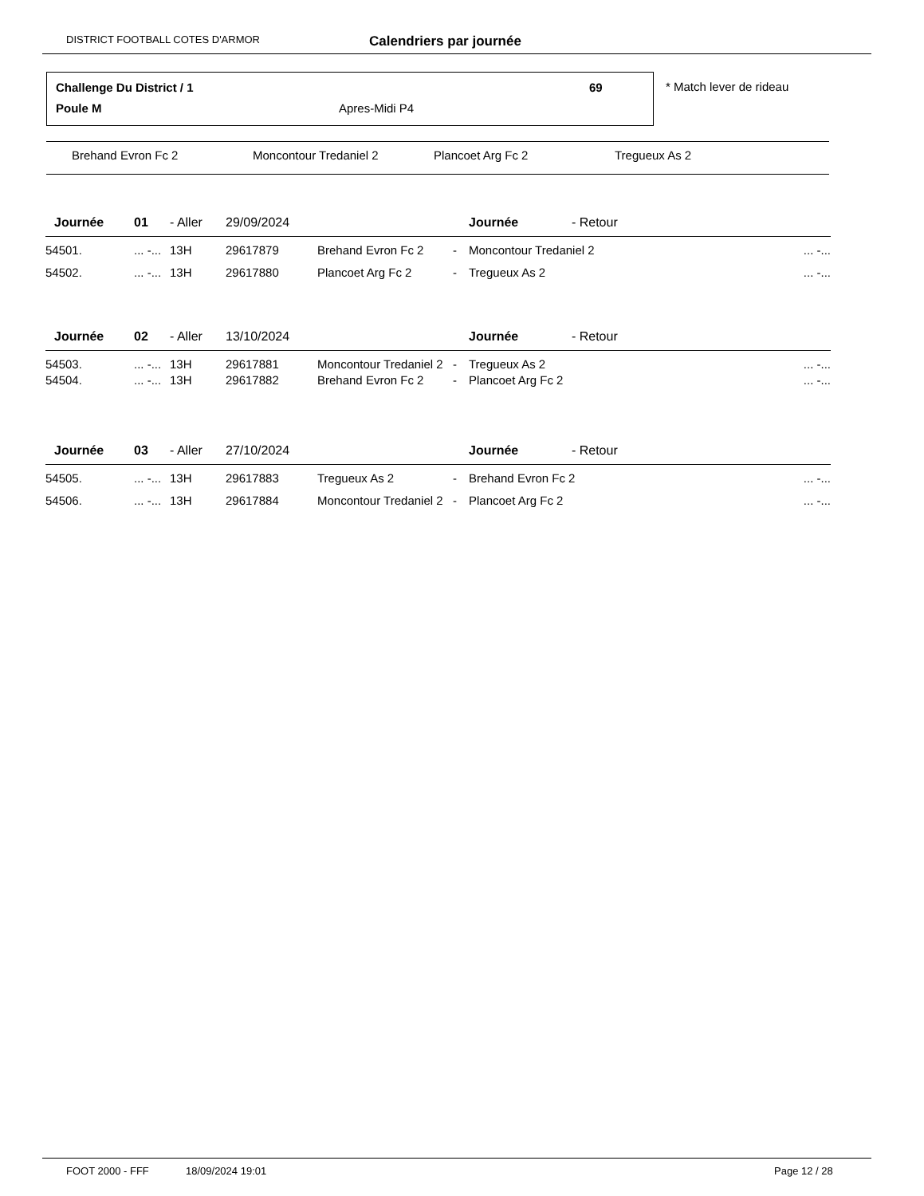DISTRICT FOOTBALL COTES D'ARMOR Calendriers par journée
Challenge Du District / 1 69
Poule M Apres-Midi P4
* Match lever de rideau
Brehand Evron Fc 2 Moncontour Tredaniel 2 Plancoet Arg Fc 2 Tregueux As 2
| Journée | 01 | - Aller | 29/09/2024 | | | Journée - Retour | |
| 54501. | ... -... | 13H | 29617879 | Brehand Evron Fc 2 | - | Moncontour Tredaniel 2 | ... -... |
| 54502. | ... -... | 13H | 29617880 | Plancoet Arg Fc 2 | - | Tregueux As 2 | ... -... |
| Journée | 02 | - Aller | 13/10/2024 | | | Journée - Retour | |
| 54503. | ... -... | 13H | 29617881 | Moncontour Tredaniel 2 | - | Tregueux As 2 | ... -... |
| 54504. | ... -... | 13H | 29617882 | Brehand Evron Fc 2 | - | Plancoet Arg Fc 2 | ... -... |
| Journée | 03 | - Aller | 27/10/2024 | | | Journée - Retour | |
| 54505. | ... -... | 13H | 29617883 | Tregueux As 2 | - | Brehand Evron Fc 2 | ... -... |
| 54506. | ... -... | 13H | 29617884 | Moncontour Tredaniel 2 | - | Plancoet Arg Fc 2 | ... -... |
FOOT 2000 - FFF 18/09/2024 19:01 Page 12 / 28